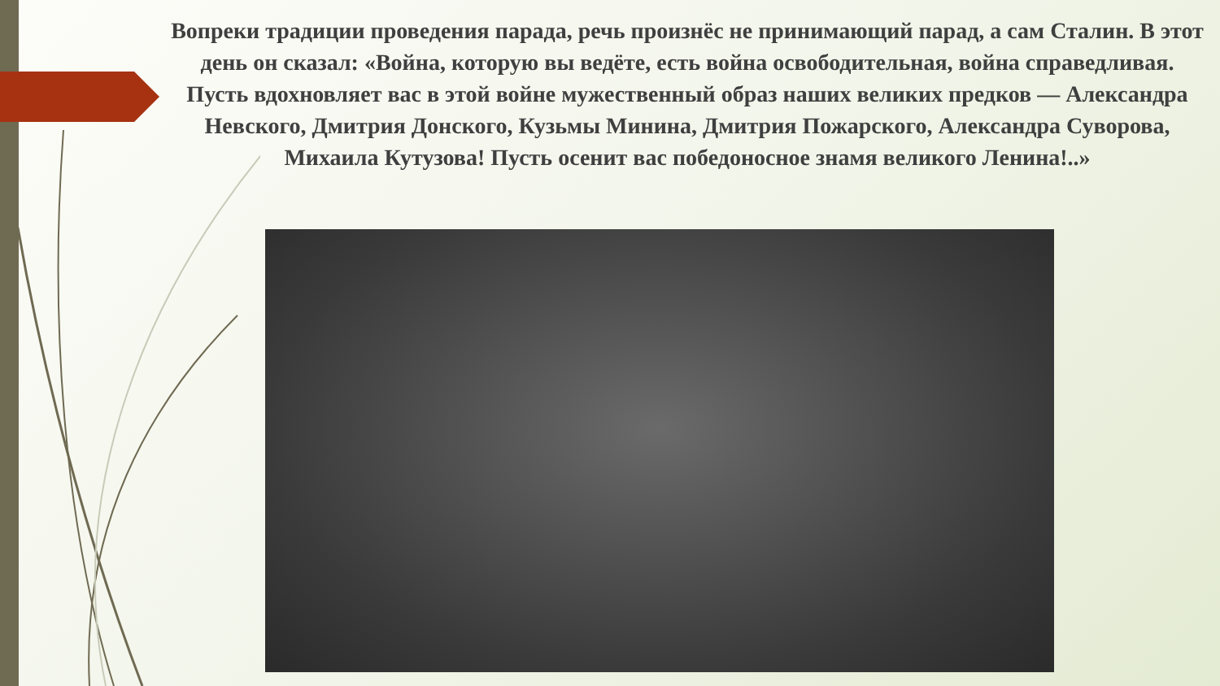Вопреки традиции проведения парада, речь произнёс не принимающий парад, а сам Сталин. В этот день он сказал: «Война, которую вы ведёте, есть война освободительная, война справедливая. Пусть вдохновляет вас в этой войне мужественный образ наших великих предков — Александра Невского, Дмитрия Донского, Кузьмы Минина, Дмитрия Пожарского, Александра Суворова, Михаила Кутузова! Пусть осенит вас победоносное знамя великого Ленина!..»